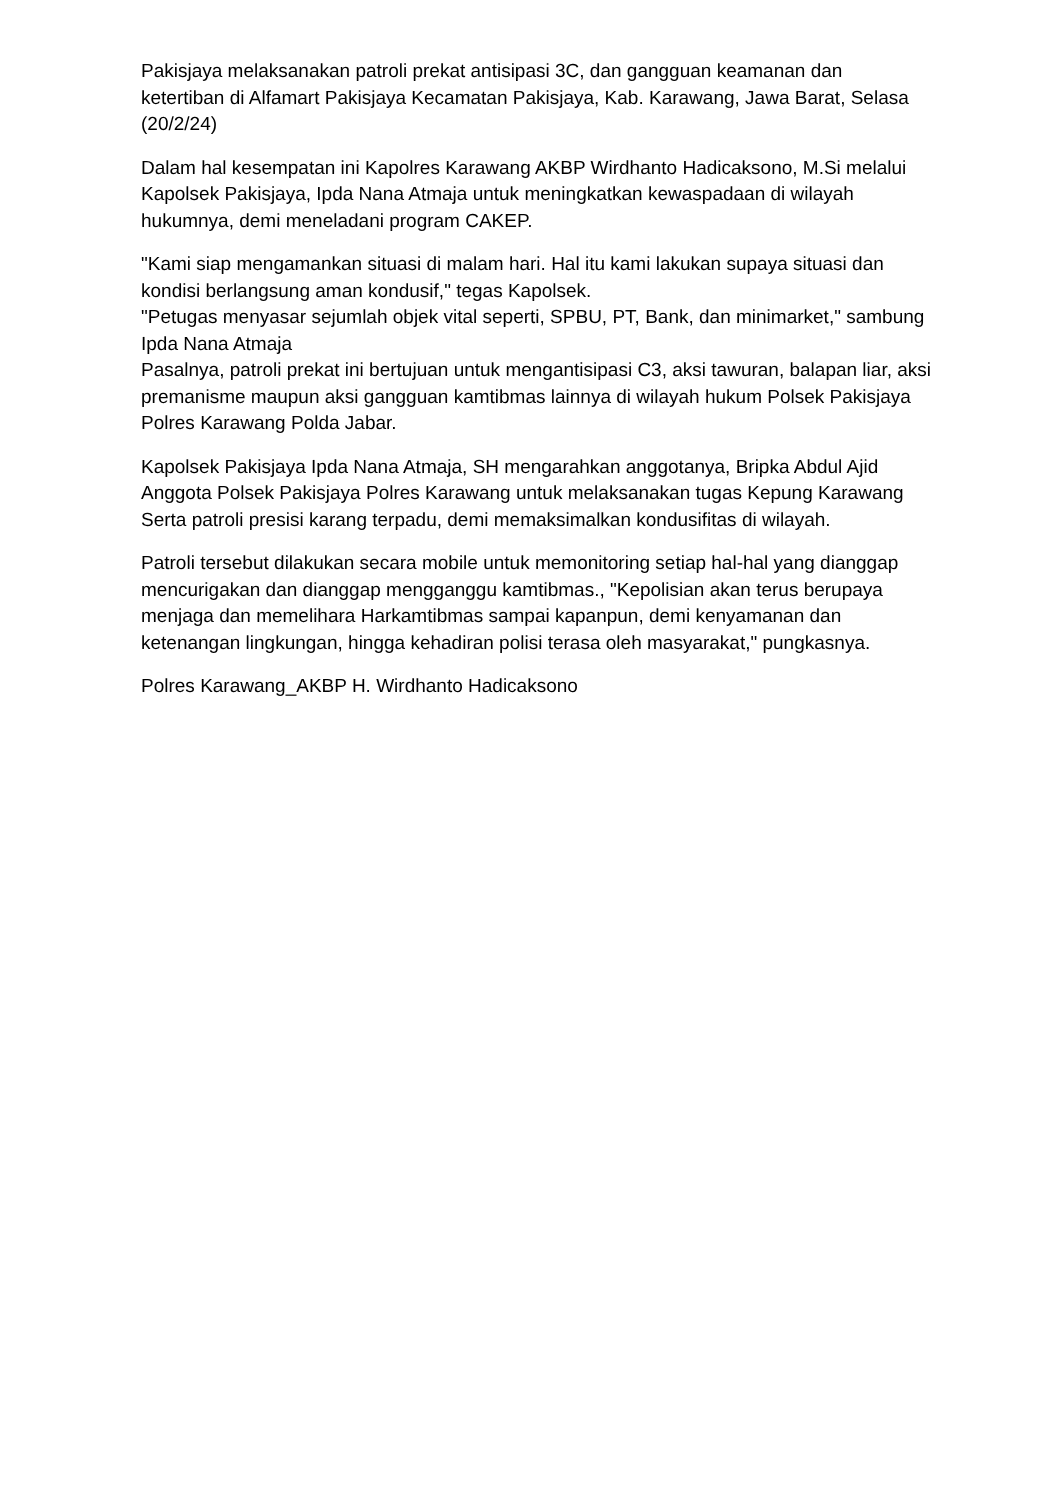Pakisjaya melaksanakan patroli prekat antisipasi 3C, dan gangguan keamanan dan ketertiban di Alfamart Pakisjaya Kecamatan Pakisjaya, Kab. Karawang, Jawa Barat, Selasa (20/2/24)
Dalam hal kesempatan ini Kapolres Karawang AKBP Wirdhanto Hadicaksono, M.Si melalui Kapolsek Pakisjaya, Ipda Nana Atmaja untuk meningkatkan kewaspadaan di wilayah hukumnya, demi meneladani program CAKEP.
"Kami siap mengamankan situasi di malam hari. Hal itu kami lakukan supaya situasi dan kondisi berlangsung aman kondusif," tegas Kapolsek.
"Petugas menyasar sejumlah objek vital seperti, SPBU, PT, Bank, dan minimarket," sambung Ipda Nana Atmaja
Pasalnya, patroli prekat ini bertujuan untuk mengantisipasi C3, aksi tawuran, balapan liar, aksi premanisme maupun aksi gangguan kamtibmas lainnya di wilayah hukum Polsek Pakisjaya Polres Karawang Polda Jabar.
Kapolsek Pakisjaya Ipda Nana Atmaja, SH mengarahkan anggotanya, Bripka Abdul Ajid Anggota Polsek Pakisjaya Polres Karawang untuk melaksanakan tugas Kepung Karawang Serta patroli presisi karang terpadu, demi memaksimalkan kondusifitas di wilayah.
Patroli tersebut dilakukan secara mobile untuk memonitoring setiap hal-hal yang dianggap mencurigakan dan dianggap mengganggu kamtibmas., "Kepolisian akan terus berupaya menjaga dan memelihara Harkamtibmas sampai kapanpun, demi kenyamanan dan ketenangan lingkungan, hingga kehadiran polisi terasa oleh masyarakat," pungkasnya.
Polres Karawang_AKBP H. Wirdhanto Hadicaksono